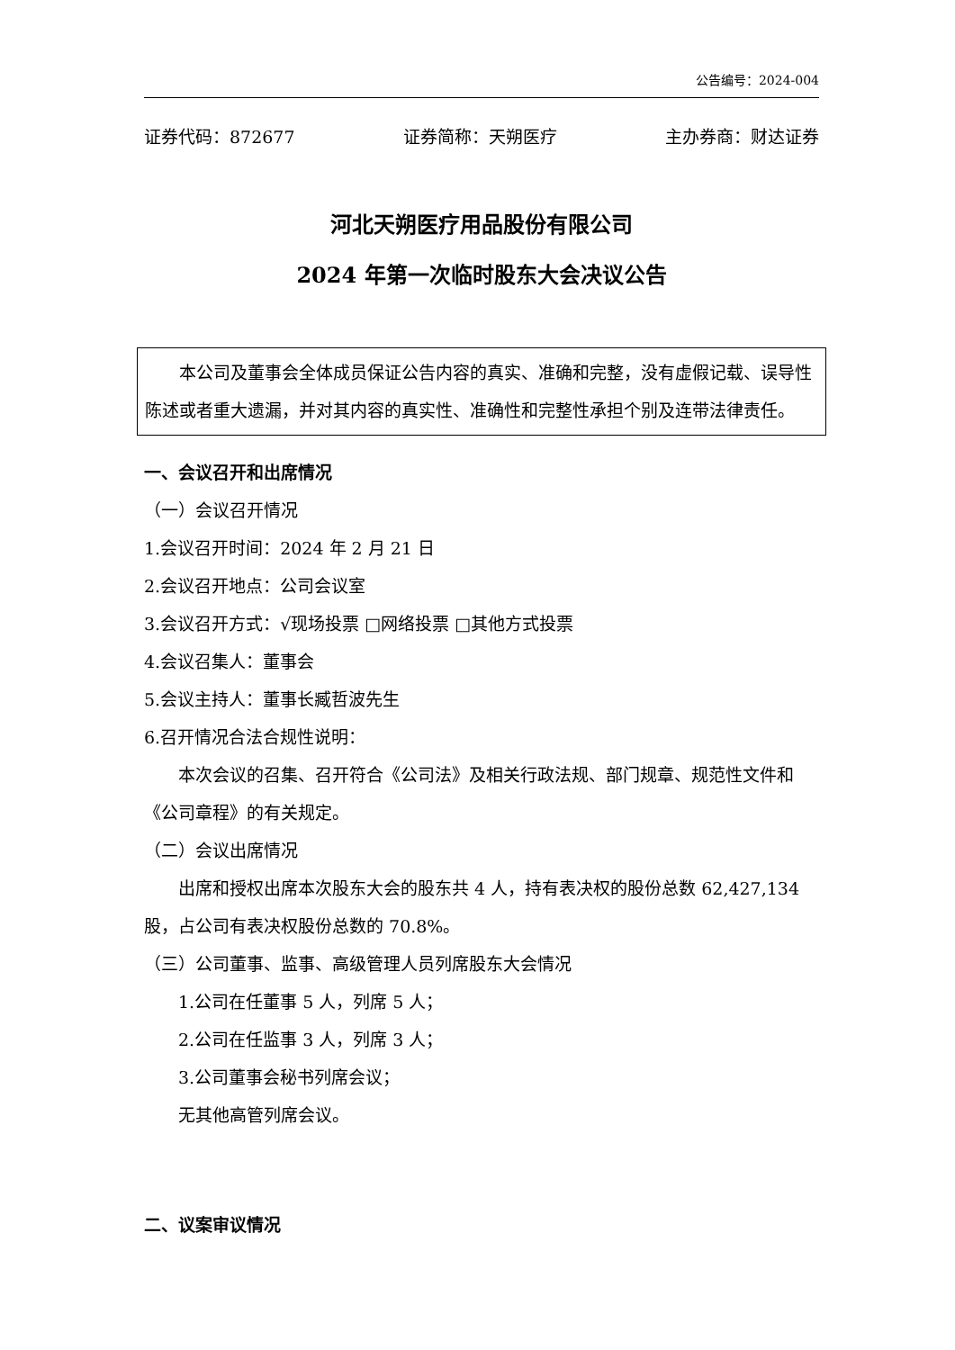公告编号：2024-004
证券代码：872677 证券简称：天朔医疗 主办券商：财达证券
河北天朔医疗用品股份有限公司
2024 年第一次临时股东大会决议公告
本公司及董事会全体成员保证公告内容的真实、准确和完整，没有虚假记载、误导性陈述或者重大遗漏，并对其内容的真实性、准确性和完整性承担个别及连带法律责任。
一、会议召开和出席情况
（一）会议召开情况
1.会议召开时间：2024 年 2 月 21 日
2.会议召开地点：公司会议室
3.会议召开方式：√现场投票 □网络投票 □其他方式投票
4.会议召集人：董事会
5.会议主持人：董事长臧哲波先生
6.召开情况合法合规性说明：
本次会议的召集、召开符合《公司法》及相关行政法规、部门规章、规范性文件和《公司章程》的有关规定。
（二）会议出席情况
出席和授权出席本次股东大会的股东共 4 人，持有表决权的股份总数 62,427,134 股，占公司有表决权股份总数的 70.8%。
（三）公司董事、监事、高级管理人员列席股东大会情况
1.公司在任董事 5 人，列席 5 人；
2.公司在任监事 3 人，列席 3 人；
3.公司董事会秘书列席会议；
无其他高管列席会议。
二、议案审议情况